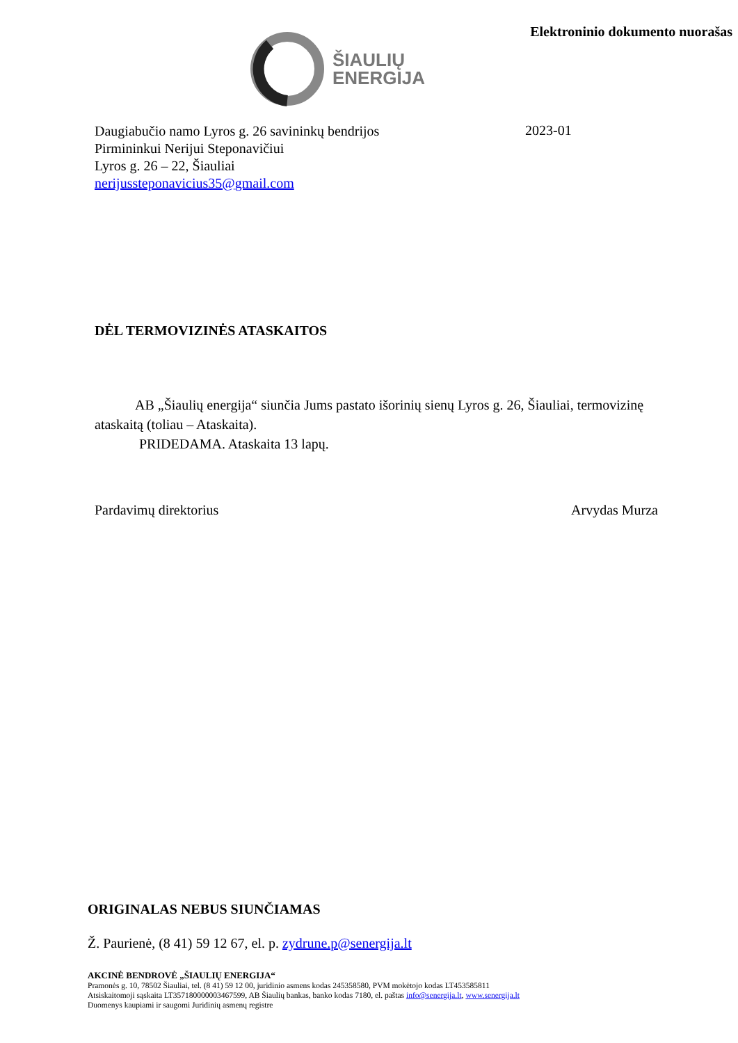ŠIAULIŲ
ENERGIJA
Elektroninio dokumento nuorašas
Daugiabučio namo Lyros g. 26 savininkų bendrijos
Pirmininkui Nerijui Steponavičiui
Lyros g. 26 – 22, Šiauliai
nerijussteponavicius35@gmail.com
2023-01
DĖL TERMOVIZINĖS ATASKAITOS
AB „Šiaulių energija“ siunčia Jums pastato išorinių sienų Lyros g. 26, Šiauliai, termovizinę
ataskaitą (toliau – Ataskaita).
PRIDEDAMA. Ataskaita 13 lapų.
Pardavimų direktorius Arvydas Murza
ORIGINALAS NEBUS SIUNČIAMAS
Ž. Paurienė, (8 41) 59 12 67, el. p. zydrune.p@senergija.lt
AKCINĖ BENDROVĖ „ŠIAULIŲ ENERGIJA“
Pramonės g. 10, 78502 Šiauliai, tel. (8 41) 59 12 00, juridinio asmens kodas 245358580, PVM mokėtojo kodas LT453585811
Atsiskaitomoji sąskaita LT357180000003467599, AB Šiaulių bankas, banko kodas 7180, el. paštas info@senergija.lt, www.senergija.lt
Duomenys kaupiami ir saugomi Juridinių asmenų registre